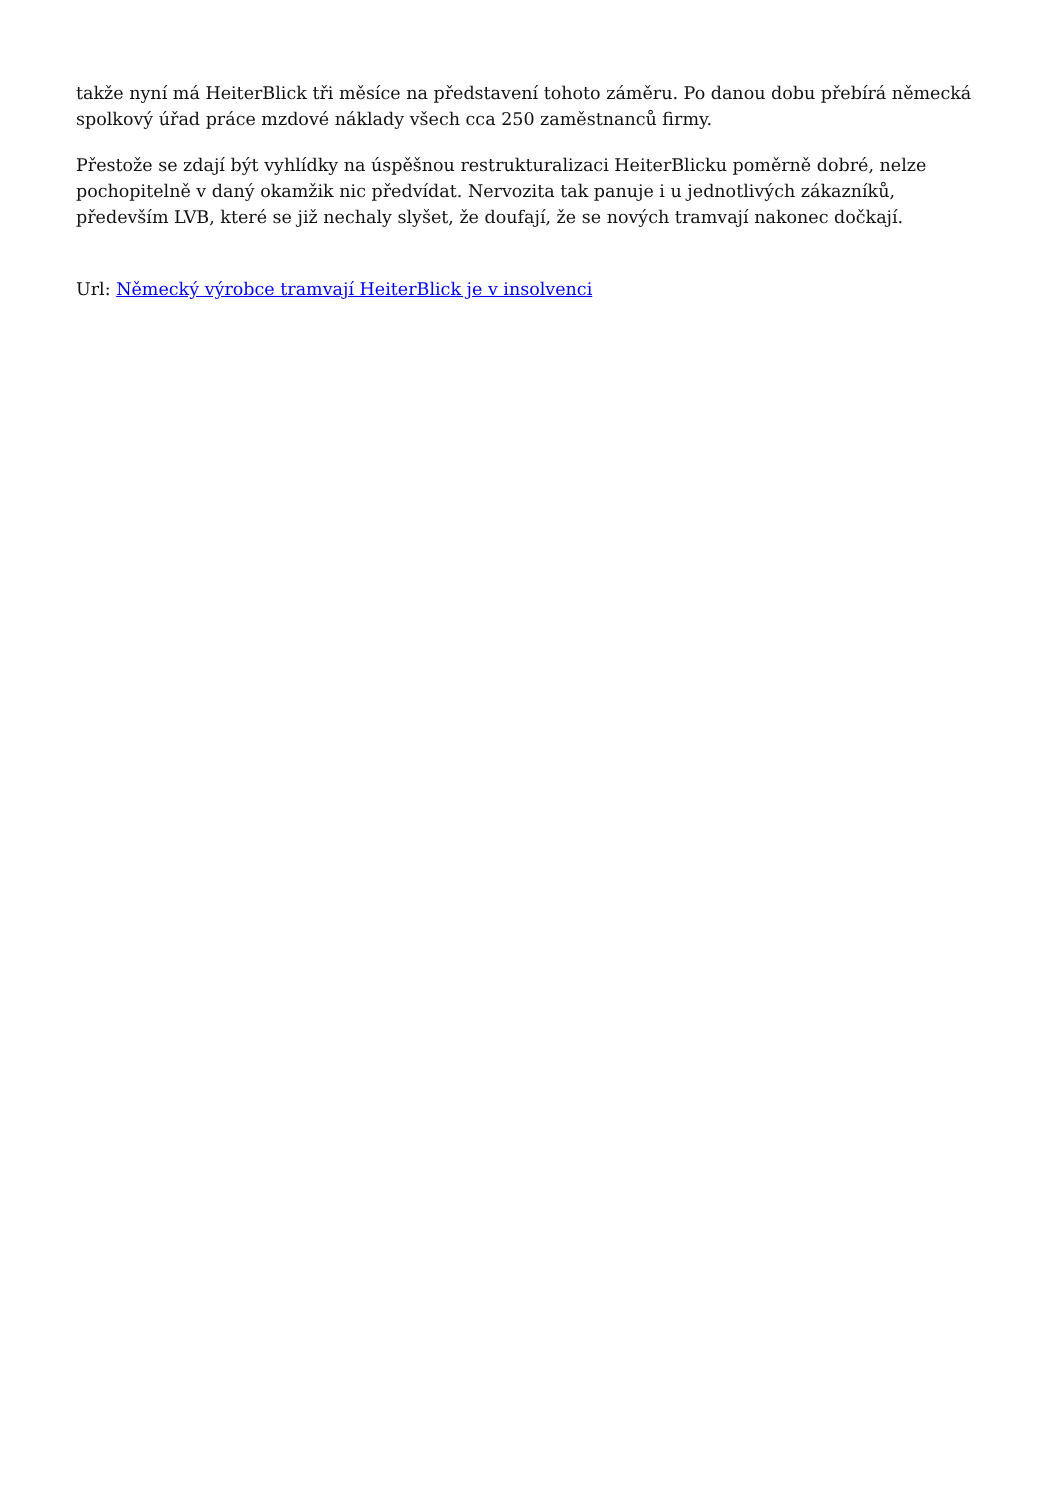takže nyní má HeiterBlick tři měsíce na představení tohoto záměru. Po danou dobu přebírá německá spolkový úřad práce mzdové náklady všech cca 250 zaměstnanců firmy.
Přestože se zdají být vyhlídky na úspěšnou restrukturalizaci HeiterBlicku poměrně dobré, nelze pochopitelně v daný okamžik nic předvídat. Nervozita tak panuje i u jednotlivých zákazníků, především LVB, které se již nechaly slyšet, že doufají, že se nových tramvají nakonec dočkají.
Url: Německý výrobce tramvají HeiterBlick je v insolvenci